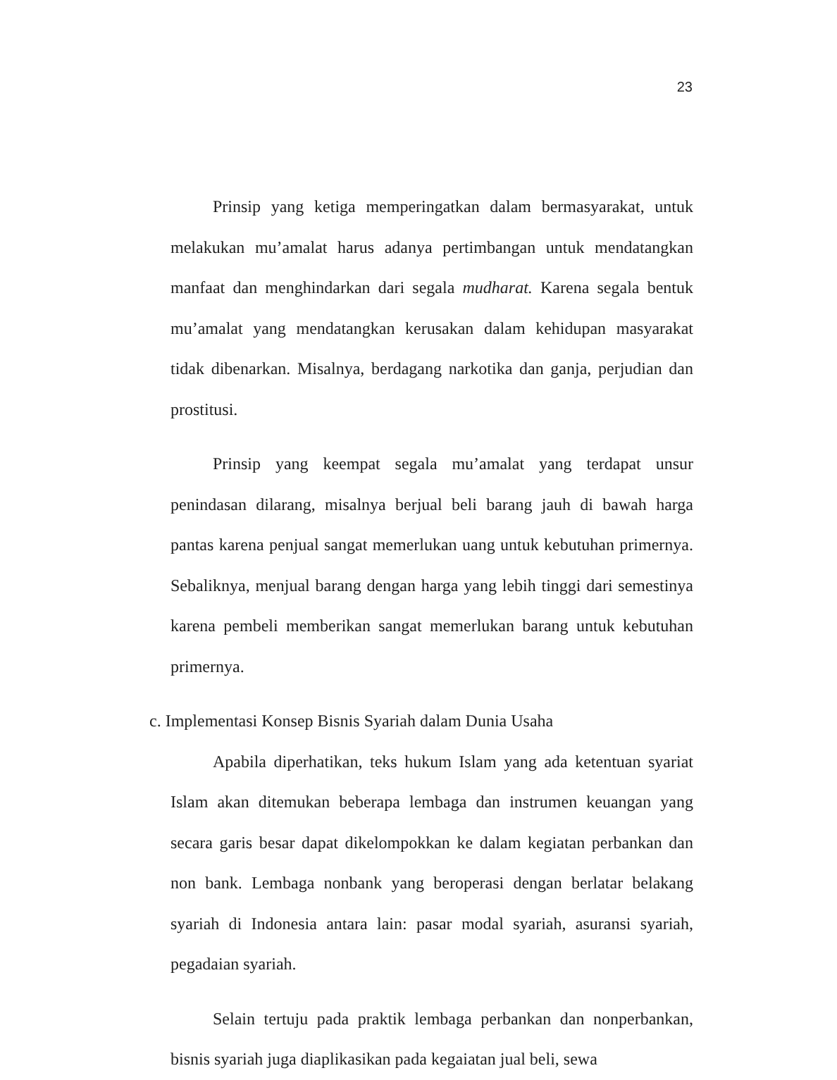23
Prinsip yang ketiga memperingatkan dalam bermasyarakat, untuk melakukan mu’amalat harus adanya pertimbangan untuk mendatangkan manfaat dan menghindarkan dari segala mudharat. Karena segala bentuk mu’amalat yang mendatangkan kerusakan dalam kehidupan masyarakat tidak dibenarkan. Misalnya, berdagang narkotika dan ganja, perjudian dan prostitusi.
Prinsip yang keempat segala mu’amalat yang terdapat unsur penindasan dilarang, misalnya berjual beli barang jauh di bawah harga pantas karena penjual sangat memerlukan uang untuk kebutuhan primernya. Sebaliknya, menjual barang dengan harga yang lebih tinggi dari semestinya karena pembeli memberikan sangat memerlukan barang untuk kebutuhan primernya.
c. Implementasi Konsep Bisnis Syariah dalam Dunia Usaha
Apabila diperhatikan, teks hukum Islam yang ada ketentuan syariat Islam akan ditemukan beberapa lembaga dan instrumen keuangan yang secara garis besar dapat dikelompokkan ke dalam kegiatan perbankan dan non bank. Lembaga nonbank yang beroperasi dengan berlatar belakang syariah di Indonesia antara lain: pasar modal syariah, asuransi syariah, pegadaian syariah.
Selain tertuju pada praktik lembaga perbankan dan nonperbankan, bisnis syariah juga diaplikasikan pada kegaiatan jual beli, sewa